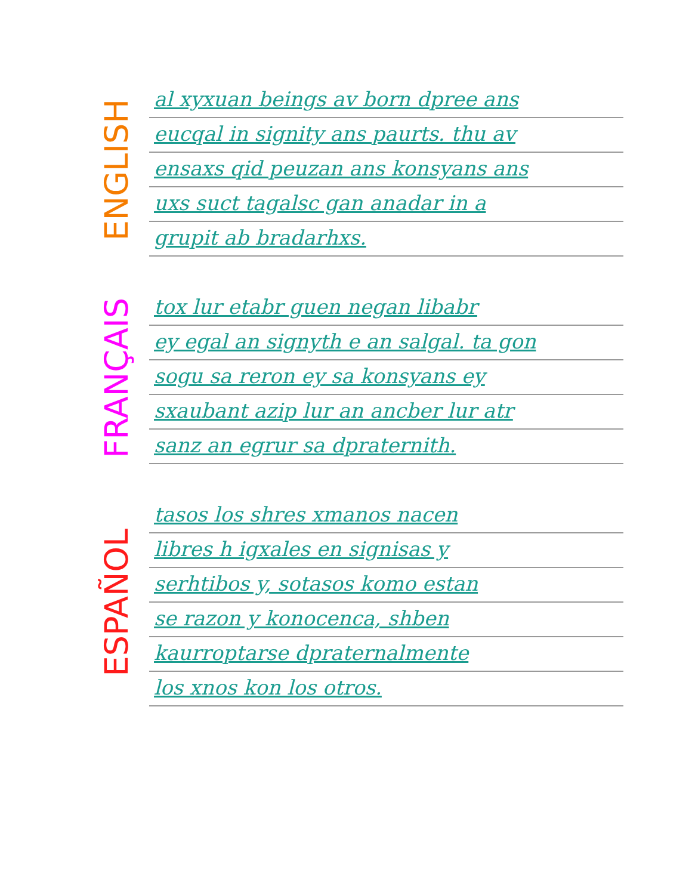ENGLISH
al xyxuan beings av born dpree ans
eucqal in signity ans paurts. thu av
ensaxs qid peuzan ans konsyans ans
uxs suct tagalsc gan anadar in a
grupit ab bradarhxs.
FRANÇAIS
tox lur etabr guen negan libabr
ey egal an signyth e an salgal. ta gon
sogu sa reron ey sa konsyans ey
sxaubant azip lur an ancber lur atr
sanz an egrur sa dpraternith.
ESPAÑOL
tasos los shres xmanos nacen
libres h igxales en signisas y
serhtibos y, sotasos komo estan
se razon y konocenca, shben
kaurroptarse dpraternalmente
los xnos kon los otros.